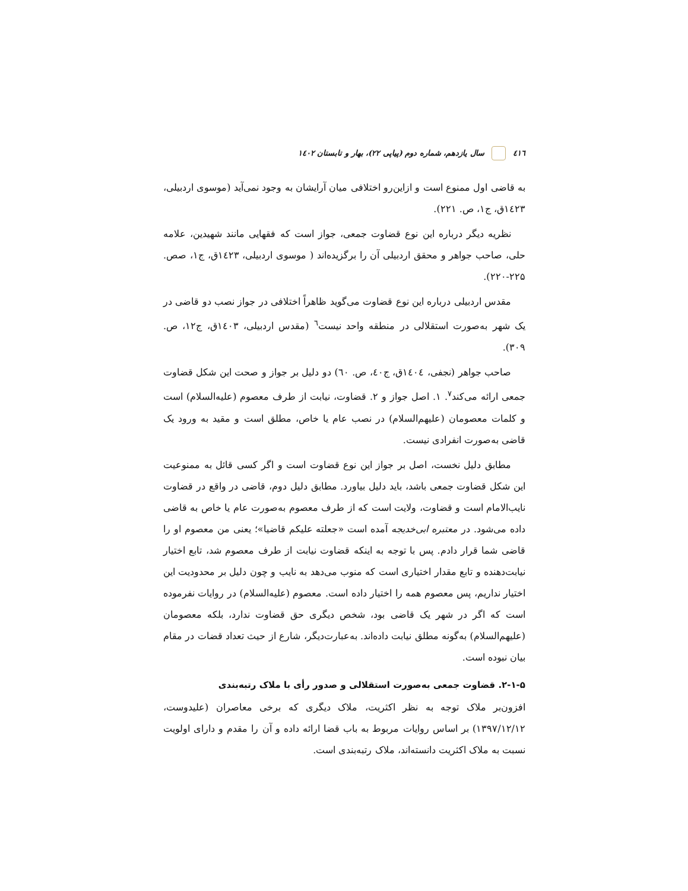٤١٦ سال یازدهم، شماره دوم (پیاپی ۲۲)، بهار و تابستان ۱٤۰۲
به قاضی اول ممنوع است و ازاین‌رو اختلافی میان آرایشان به وجود نمی‌آید (موسوی اردبیلی، ۱٤۲۳ق، ج۱، ص. ۲۲۱).
نظریه دیگر درباره این نوع قضاوت جمعی، جواز است که فقهایی مانند شهیدین، علامه حلی، صاحب جواهر و محقق اردبیلی آن را برگزیده‌اند ( موسوی اردبیلی، ۱٤۲۳ق، ج۱، صص. ۲۲۵-۲۲۰).
مقدس اردبیلی درباره این نوع قضاوت می‌گوید ظاهراً اختلافی در جواز نصب دو قاضی در یک شهر به‌صورت استقلالی در منطقه واحد نیست<sup>٦</sup> (مقدس اردبیلی، ۱٤۰۳ق، ج۱۲، ص. ۳۰۹).
صاحب جواهر (نجفی، ۱٤۰٤ق، ج٤۰، ص. ٦۰) دو دلیل بر جواز و صحت این شکل قضاوت جمعی ارائه می‌کند<sup>۷</sup>. ۱. اصل جواز و ۲. قضاوت، نیابت از طرف معصوم (علیه‌السلام) است و کلمات معصومان (علیهم‌السلام) در نصب عام یا خاص، مطلق است و مقید به ورود یک قاضی به‌صورت انفرادی نیست.
مطابق دلیل نخست، اصل بر جواز این نوع قضاوت است و اگر کسی قائل به ممنوعیت این شکل قضاوت جمعی باشد، باید دلیل بیاورد. مطابق دلیل دوم، قاضی در واقع در قضاوت نایب‌الامام است و قضاوت، ولایت است که از طرف معصوم به‌صورت عام یا خاص به قاضی داده می‌شود. در معتبره ابی‌خدیجه آمده است «جعلته علیکم قاضیا»؛ یعنی من معصوم او را قاضی شما قرار دادم. پس با توجه به اینکه قضاوت نیابت از طرف معصوم شد، تابع اختیار نیابت‌دهنده و تابع مقدار اختیاری است که منوب می‌دهد به نایب و چون دلیل بر محدودیت این اختیار نداریم، پس معصوم همه را اختیار داده است. معصوم (علیه‌السلام) در روایات نفرموده است که اگر در شهر یک قاضی بود، شخص دیگری حق قضاوت ندارد، بلکه معصومان (علیهم‌السلام) به‌گونه مطلق نیابت داده‌اند. به‌عبارت‌دیگر، شارع از حیث تعداد قضات در مقام بیان نبوده است.
۲-۱-۵. قضاوت جمعی به‌صورت استقلالی و صدور رأی با ملاک رتبه‌بندی
افزون‌بر ملاک توجه به نظر اکثریت، ملاک دیگری که برخی معاصران (علیدوست، ۱۳۹۷/۱۲/۱۲) بر اساس روایات مربوط به باب قضا ارائه داده و آن را مقدم و دارای اولویت نسبت به ملاک اکثریت دانسته‌اند، ملاک رتبه‌بندی است.